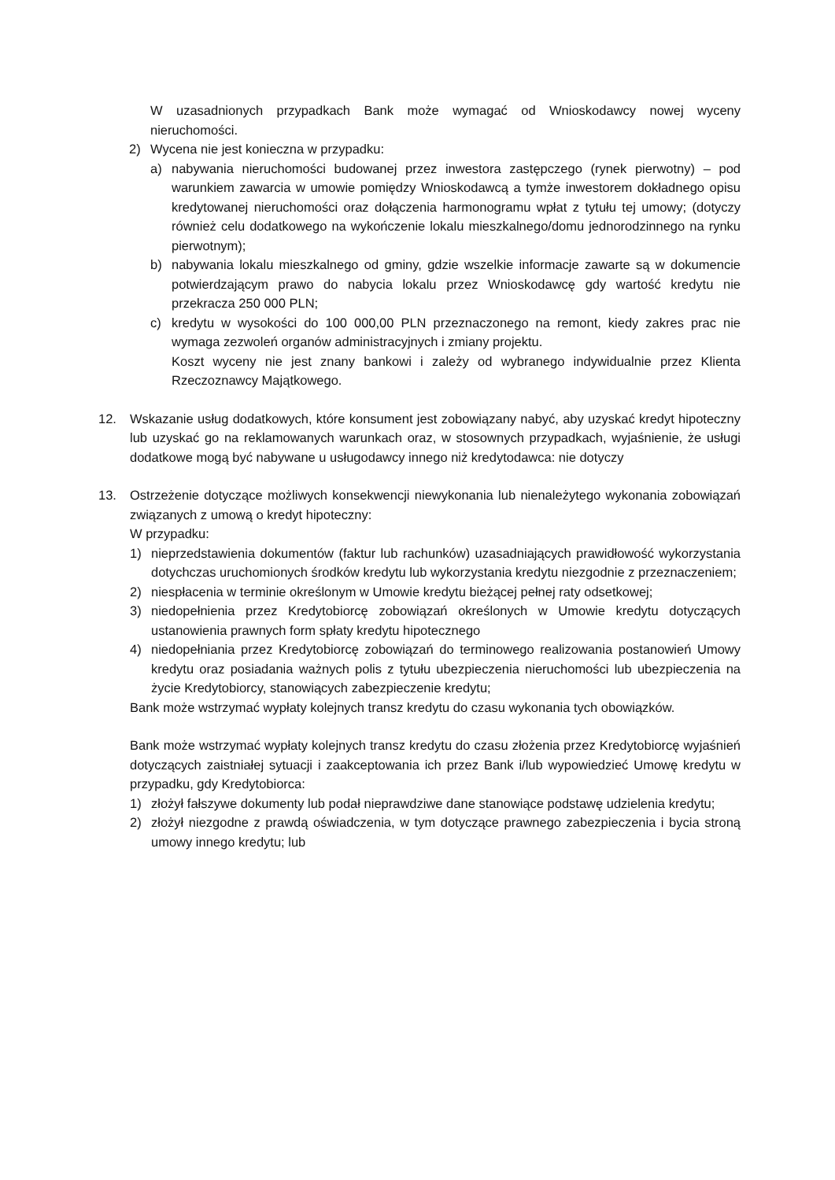W uzasadnionych przypadkach Bank może wymagać od Wnioskodawcy nowej wyceny nieruchomości.
2) Wycena nie jest konieczna w przypadku:
a) nabywania nieruchomości budowanej przez inwestora zastępczego (rynek pierwotny) – pod warunkiem zawarcia w umowie pomiędzy Wnioskodawcą a tymże inwestorem dokładnego opisu kredytowanej nieruchomości oraz dołączenia harmonogramu wpłat z tytułu tej umowy; (dotyczy również celu dodatkowego na wykończenie lokalu mieszkalnego/domu jednorodzinnego na rynku pierwotnym);
b) nabywania lokalu mieszkalnego od gminy, gdzie wszelkie informacje zawarte są w dokumencie potwierdzającym prawo do nabycia lokalu przez Wnioskodawcę gdy wartość kredytu nie przekracza 250 000 PLN;
c) kredytu w wysokości do 100 000,00 PLN przeznaczonego na remont, kiedy zakres prac nie wymaga zezwoleń organów administracyjnych i zmiany projektu.
Koszt wyceny nie jest znany bankowi i zależy od wybranego indywidualnie przez Klienta Rzeczoznawcy Majątkowego.
12. Wskazanie usług dodatkowych, które konsument jest zobowiązany nabyć, aby uzyskać kredyt hipoteczny lub uzyskać go na reklamowanych warunkach oraz, w stosownych przypadkach, wyjaśnienie, że usługi dodatkowe mogą być nabywane u usługodawcy innego niż kredytodawca: nie dotyczy
13. Ostrzeżenie dotyczące możliwych konsekwencji niewykonania lub nienależytego wykonania zobowiązań związanych z umową o kredyt hipoteczny:
W przypadku:
1) nieprzedstawienia dokumentów (faktur lub rachunków) uzasadniających prawidłowość wykorzystania dotychczas uruchomionych środków kredytu lub wykorzystania kredytu niezgodnie z przeznaczeniem;
2) niespłacenia w terminie określonym w Umowie kredytu bieżącej pełnej raty odsetkowej;
3) niedopełnienia przez Kredytobiorcę zobowiązań określonych w Umowie kredytu dotyczących ustanowienia prawnych form spłaty kredytu hipotecznego
4) niedopełniania przez Kredytobiorcę zobowiązań do terminowego realizowania postanowień Umowy kredytu oraz posiadania ważnych polis z tytułu ubezpieczenia nieruchomości lub ubezpieczenia na życie Kredytobiorcy, stanowiących zabezpieczenie kredytu;
Bank może wstrzymać wypłaty kolejnych transz kredytu do czasu wykonania tych obowiązków.
Bank może wstrzymać wypłaty kolejnych transz kredytu do czasu złożenia przez Kredytobiorcę wyjaśnień dotyczących zaistniałej sytuacji i zaakceptowania ich przez Bank i/lub wypowiedzieć Umowę kredytu w przypadku, gdy Kredytobiorca:
1) złożył fałszywe dokumenty lub podał nieprawdziwe dane stanowiące podstawę udzielenia kredytu;
2) złożył niezgodne z prawdą oświadczenia, w tym dotyczące prawnego zabezpieczenia i bycia stroną umowy innego kredytu; lub